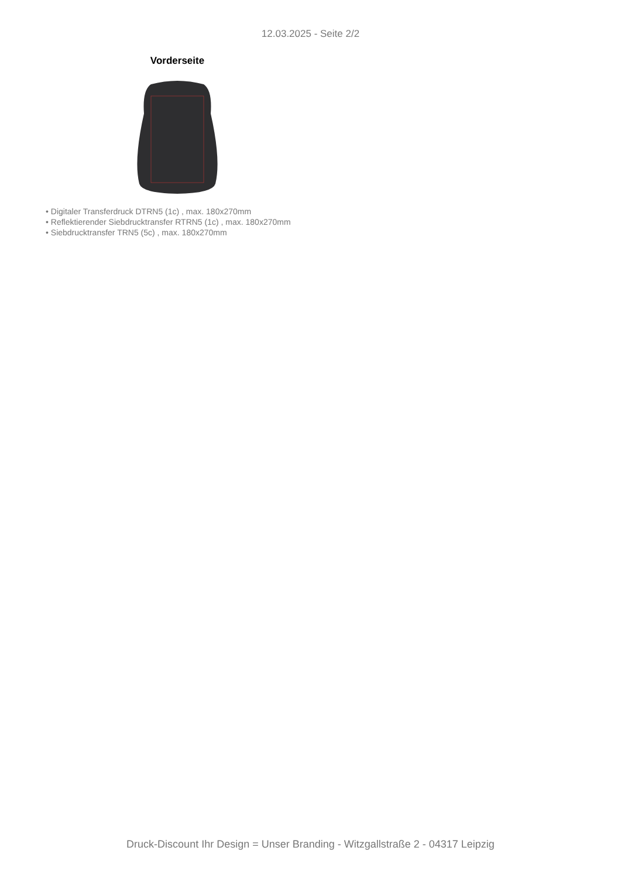12.03.2025 - Seite 2/2
Vorderseite
• Digitaler Transferdruck DTRN5 (1c) , max. 180x270mm
• Reflektierender Siebdrucktransfer RTRN5 (1c) , max. 180x270mm
• Siebdrucktransfer TRN5 (5c) , max. 180x270mm
Druck-Discount Ihr Design = Unser Branding - Witzgallstraße 2 - 04317 Leipzig